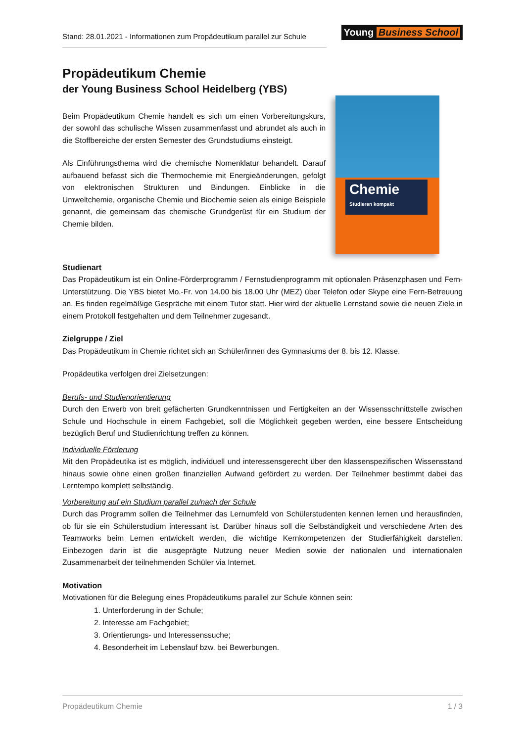Stand: 28.01.2021 - Informationen zum Propädeutikum parallel zur Schule
Young Business School
Propädeutikum Chemie
der Young Business School Heidelberg (YBS)
Beim Propädeutikum Chemie handelt es sich um einen Vorbereitungskurs, der sowohl das schulische Wissen zusammenfasst und abrundet als auch in die Stoffbereiche der ersten Semester des Grundstudiums einsteigt.
Als Einführungsthema wird die chemische Nomenklatur behandelt. Darauf aufbauend befasst sich die Thermochemie mit Energieänderungen, gefolgt von elektronischen Strukturen und Bindungen. Einblicke in die Umweltchemie, organische Chemie und Biochemie seien als einige Beispiele genannt, die gemeinsam das chemische Grundgerüst für ein Studium der Chemie bilden.
Chemie
Studieren kompakt
Studienart
Das Propädeutikum ist ein Online-Förderprogramm / Fernstudienprogramm mit optionalen Präsenzphasen und Fern-Unterstützung. Die YBS bietet Mo.-Fr. von 14.00 bis 18.00 Uhr (MEZ) über Telefon oder Skype eine Fern-Betreuung an. Es finden regelmäßige Gespräche mit einem Tutor statt. Hier wird der aktuelle Lernstand sowie die neuen Ziele in einem Protokoll festgehalten und dem Teilnehmer zugesandt.
Zielgruppe / Ziel
Das Propädeutikum in Chemie richtet sich an Schüler/innen des Gymnasiums der 8. bis 12. Klasse.
Propädeutika verfolgen drei Zielsetzungen:
Berufs- und Studienorientierung
Durch den Erwerb von breit gefächerten Grundkenntnissen und Fertigkeiten an der Wissensschnittstelle zwischen Schule und Hochschule in einem Fachgebiet, soll die Möglichkeit gegeben werden, eine bessere Entscheidung bezüglich Beruf und Studienrichtung treffen zu können.
Individuelle Förderung
Mit den Propädeutika ist es möglich, individuell und interessensgerecht über den klassenspezifischen Wissensstand hinaus sowie ohne einen großen finanziellen Aufwand gefördert zu werden. Der Teilnehmer bestimmt dabei das Lerntempo komplett selbständig.
Vorbereitung auf ein Studium parallel zu/nach der Schule
Durch das Programm sollen die Teilnehmer das Lernumfeld von Schülerstudenten kennen lernen und herausfinden, ob für sie ein Schülerstudium interessant ist. Darüber hinaus soll die Selbständigkeit und verschiedene Arten des Teamworks beim Lernen entwickelt werden, die wichtige Kernkompetenzen der Studierfähigkeit darstellen. Einbezogen darin ist die ausgeprägte Nutzung neuer Medien sowie der nationalen und internationalen Zusammenarbeit der teilnehmenden Schüler via Internet.
Motivation
Motivationen für die Belegung eines Propädeutikums parallel zur Schule können sein:
1. Unterforderung in der Schule;
2. Interesse am Fachgebiet;
3. Orientierungs- und Interessenssuche;
4. Besonderheit im Lebenslauf bzw. bei Bewerbungen.
Propädeutikum Chemie 1 / 3